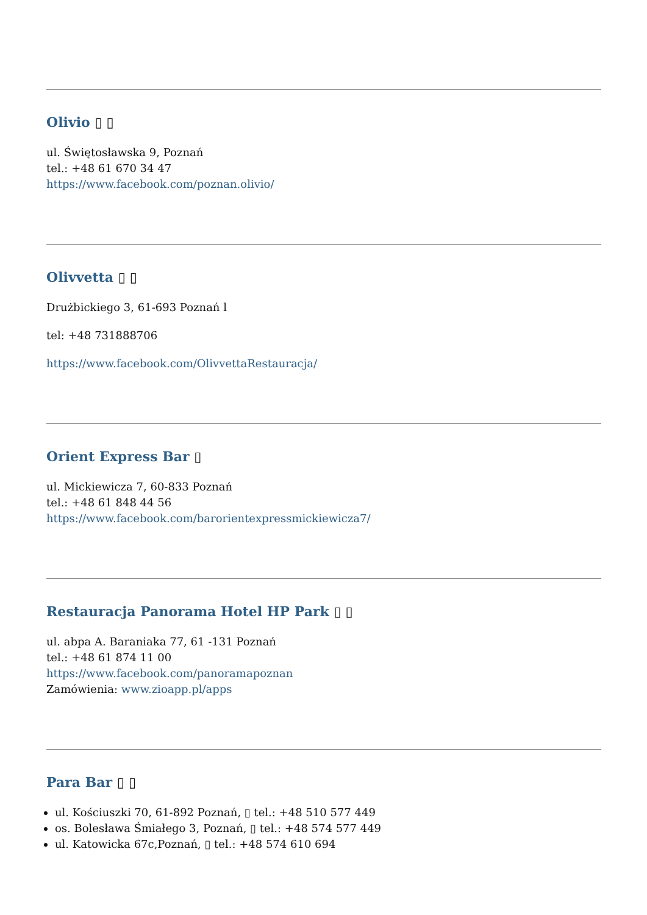Olivio ▯ ▯
ul. Świętosławska 9, Poznań
tel.: +48 61 670 34 47
https://www.facebook.com/poznan.olivio/
Olivvetta ▯ ▯
Drużbickiego 3, 61-693 Poznań l
tel: +48 731888706
https://www.facebook.com/OlivvettaRestauracja/
Orient Express Bar ▯
ul. Mickiewicza 7, 60-833 Poznań
tel.: +48 61 848 44 56
https://www.facebook.com/barorientexpressmickiewicza7/
Restauracja Panorama Hotel HP Park ▯ ▯
ul. abpa A. Baraniaka 77, 61 -131 Poznań
tel.: +48 61 874 11 00
https://www.facebook.com/panoramapoznan
Zamówienia: www.zioapp.pl/apps
Para Bar ▯ ▯
ul. Kościuszki 70, 61-892 Poznań, ▯ tel.: +48 510 577 449
os. Bolesława Śmiałego 3, Poznań, ▯ tel.: +48 574 577 449
ul. Katowicka 67c,Poznań, ▯ tel.: +48 574 610 694